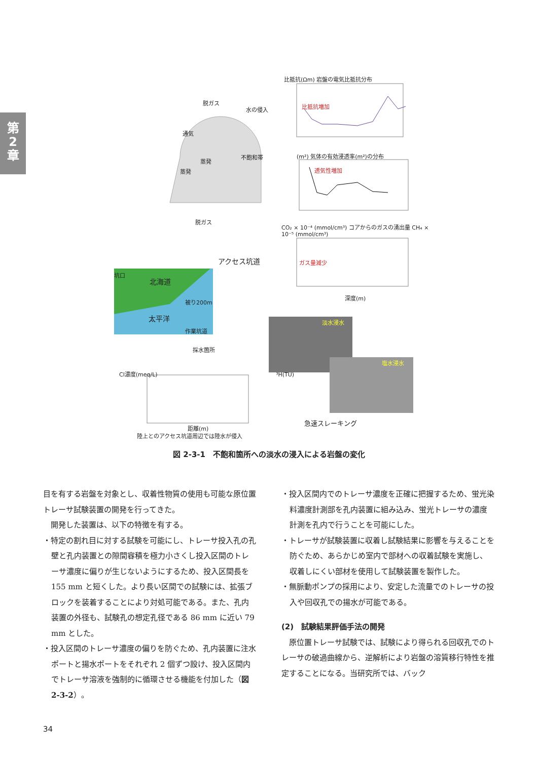第
2
章
脱ガス
水の侵入
通気
蒸発
蒸発
不飽和帯
脱ガス
比抵抗(Ωm) 岩盤の電気比抵抗分布
比抵抗増加
(m²) 気体の有効浸透率(m²)の分布
透気性増加
CO₂ × 10⁻⁴ (mmol/cm³) コアからのガスの湧出量 CH₄ × 10⁻⁵ (mmol/cm³)
ガス量減少
深度(m)
アクセス坑道
坑口
北海道
被り200m
太平洋
作業坑道
採水箇所
淡水浸水
塩水浸水
Cl濃度(meq/L) ³H(TU)
距離(m)
陸上とのアクセス坑道周辺では陸水が侵入
急速スレーキング
図 2-3-1　不飽和箇所への淡水の浸入による岩盤の変化
目を有する岩盤を対象とし、収着性物質の使用も可能な原位置トレーサ試験装置の開発を行ってきた。
　開発した装置は、以下の特徴を有する。
・特定の割れ目に対する試験を可能にし、トレーサ投入孔の孔壁と孔内装置との隙間容積を極力小さくし投入区間のトレーサ濃度に偏りが生じないようにするため、投入区間長を 155 mm と短くした。より長い区間での試験には、拡張ブロックを装着することにより対処可能である。また、孔内装置の外径も、試験孔の想定孔径である 86 mm に近い 79 mm とした。
・投入区間のトレーサ濃度の偏りを防ぐため、孔内装置に注水ポートと揚水ポートをそれぞれ 2 個ずつ設け、投入区間内でトレーサ溶液を強制的に循環させる機能を付加した（図 2-3-2）。
・投入区間内でのトレーサ濃度を正確に把握するため、蛍光染料濃度計測部を孔内装置に組み込み、蛍光トレーサの濃度計測を孔内で行うことを可能にした。
・トレーサが試験装置に収着し試験結果に影響を与えることを防ぐため、あらかじめ室内で部材への収着試験を実施し、収着しにくい部材を使用して試験装置を製作した。
・無脈動ポンプの採用により、安定した流量でのトレーサの投入や回収孔での揚水が可能である。
(2)　試験結果評価手法の開発
　原位置トレーサ試験では、試験により得られる回収孔でのトレーサの破過曲線から、逆解析により岩盤の溶質移行特性を推定することになる。当研究所では、バック
34